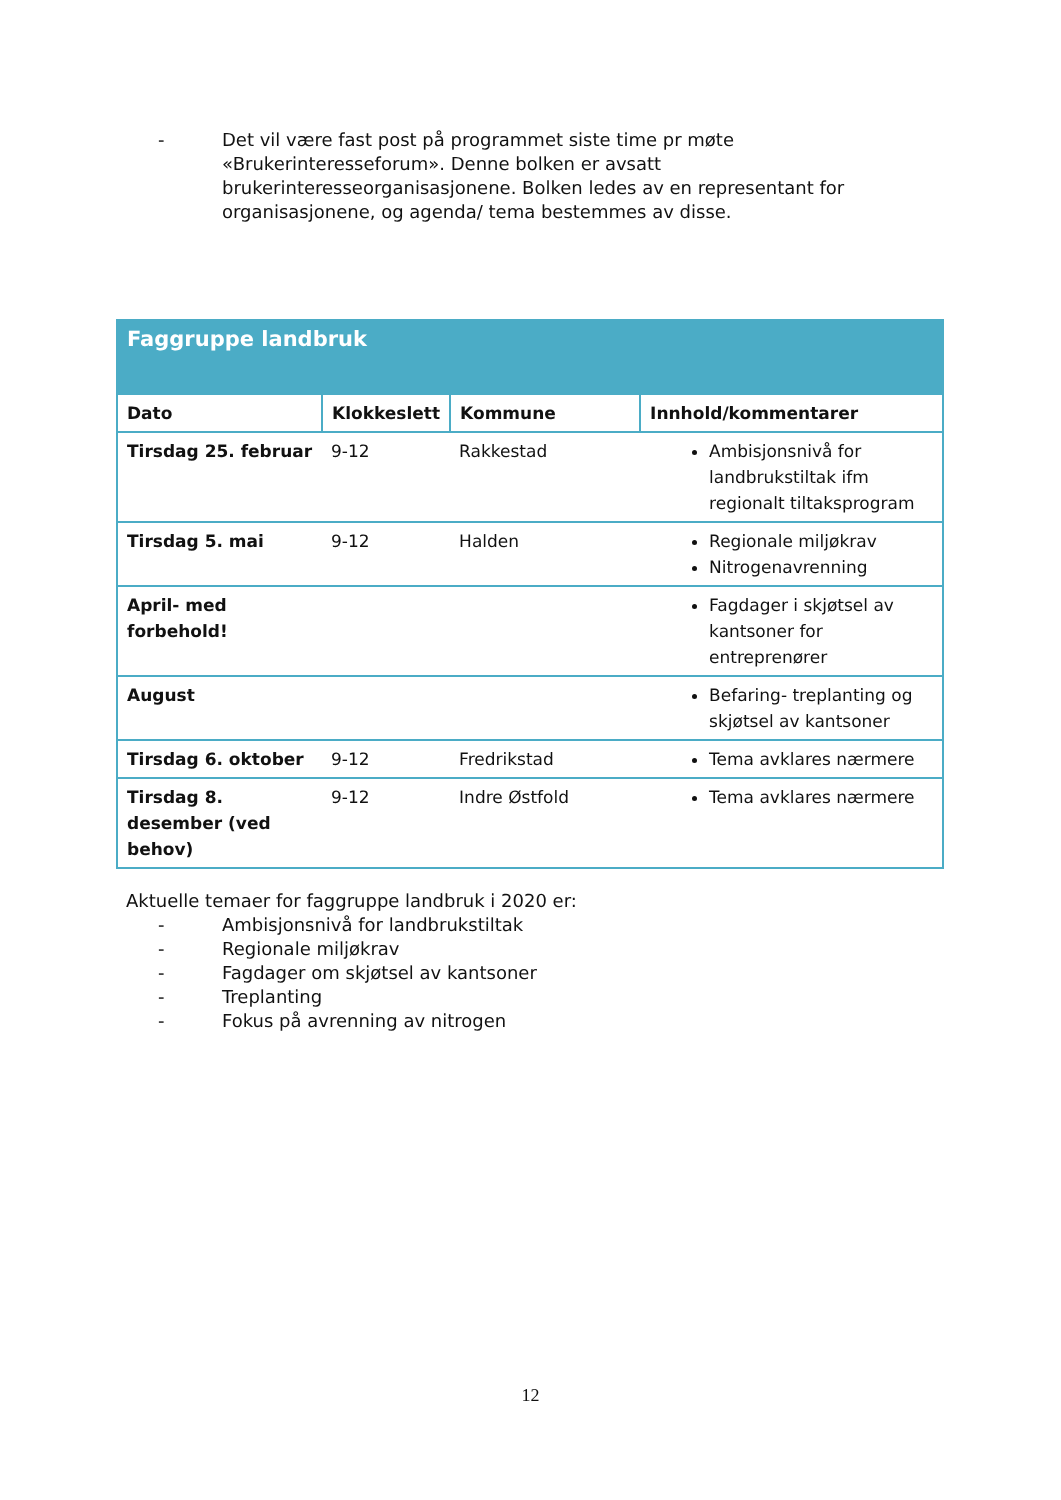- Det vil være fast post på programmet siste time pr møte «Brukerinteresseforum». Denne bolken er avsatt brukerinteresseorganisasjonene. Bolken ledes av en representant for organisasjonene, og agenda/ tema bestemmes av disse.
| Faggruppe landbruk | | | |
| --- | --- | --- | --- |
| Dato | Klokkeslett | Kommune | Innhold/kommentarer |
| Tirsdag 25. februar | 9-12 | Rakkestad | Ambisjonsnivå for landbrukstiltak ifm regionalt tiltaksprogram |
| Tirsdag 5. mai | 9-12 | Halden | Regionale miljøkrav Nitrogenavrenning |
| April- med forbehold! | | | Fagdager i skjøtsel av kantsoner for entreprenører |
| August | | | Befaring- treplanting og skjøtsel av kantsoner |
| Tirsdag 6. oktober | 9-12 | Fredrikstad | Tema avklares nærmere |
| Tirsdag 8. desember (ved behov) | 9-12 | Indre Østfold | Tema avklares nærmere |
Aktuelle temaer for faggruppe landbruk i 2020 er:
- Ambisjonsnivå for landbrukstiltak
- Regionale miljøkrav
- Fagdager om skjøtsel av kantsoner
- Treplanting
- Fokus på avrenning av nitrogen
12